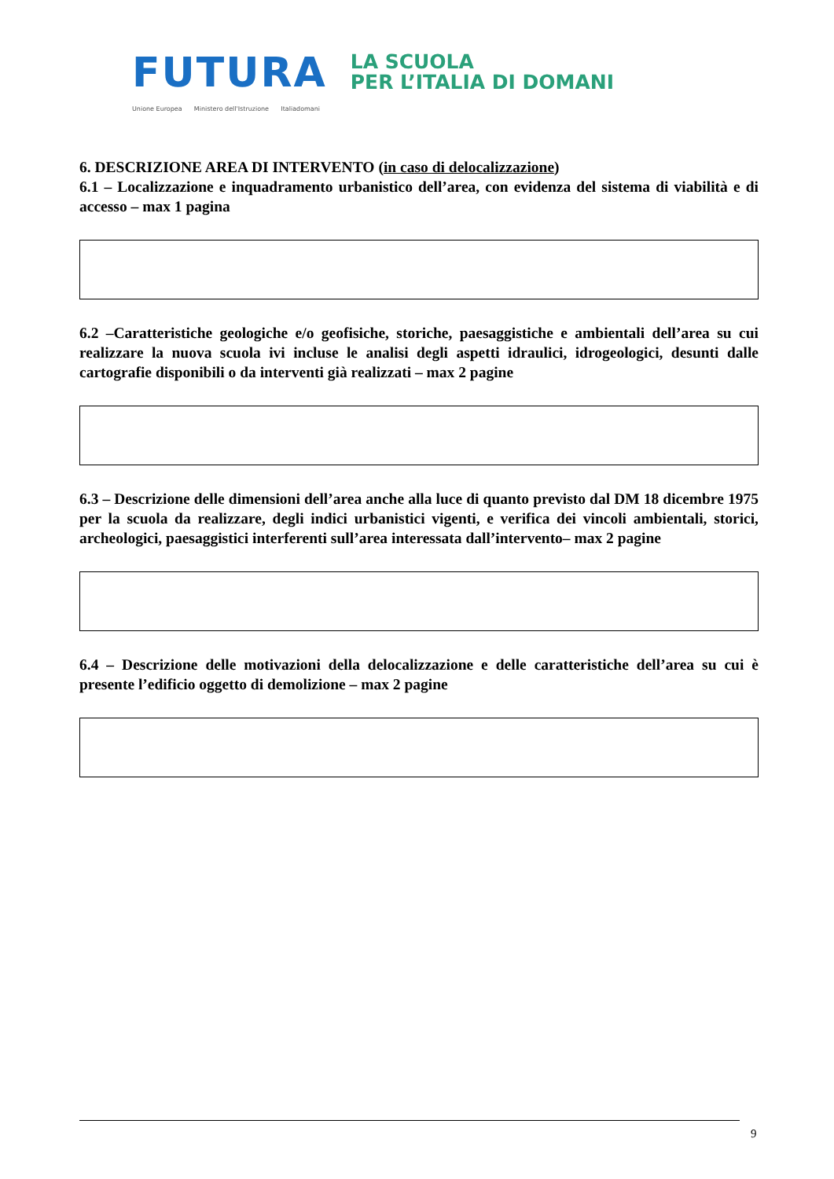FUTURA LA SCUOLA
PER L’ITALIA DI DOMANI
Unione Europea Ministero dell'Istruzione Italiadomani
6. DESCRIZIONE AREA DI INTERVENTO (in caso di delocalizzazione)
6.1 – Localizzazione e inquadramento urbanistico dell’area, con evidenza del sistema di viabilità e di accesso – max 1 pagina
6.2 –Caratteristiche geologiche e/o geofisiche, storiche, paesaggistiche e ambientali dell’area su cui realizzare la nuova scuola ivi incluse le analisi degli aspetti idraulici, idrogeologici, desunti dalle cartografie disponibili o da interventi già realizzati – max 2 pagine
6.3 – Descrizione delle dimensioni dell’area anche alla luce di quanto previsto dal DM 18 dicembre 1975 per la scuola da realizzare, degli indici urbanistici vigenti, e verifica dei vincoli ambientali, storici, archeologici, paesaggistici interferenti sull’area interessata dall’intervento– max 2 pagine
6.4 – Descrizione delle motivazioni della delocalizzazione e delle caratteristiche dell’area su cui è presente l’edificio oggetto di demolizione – max 2 pagine
9